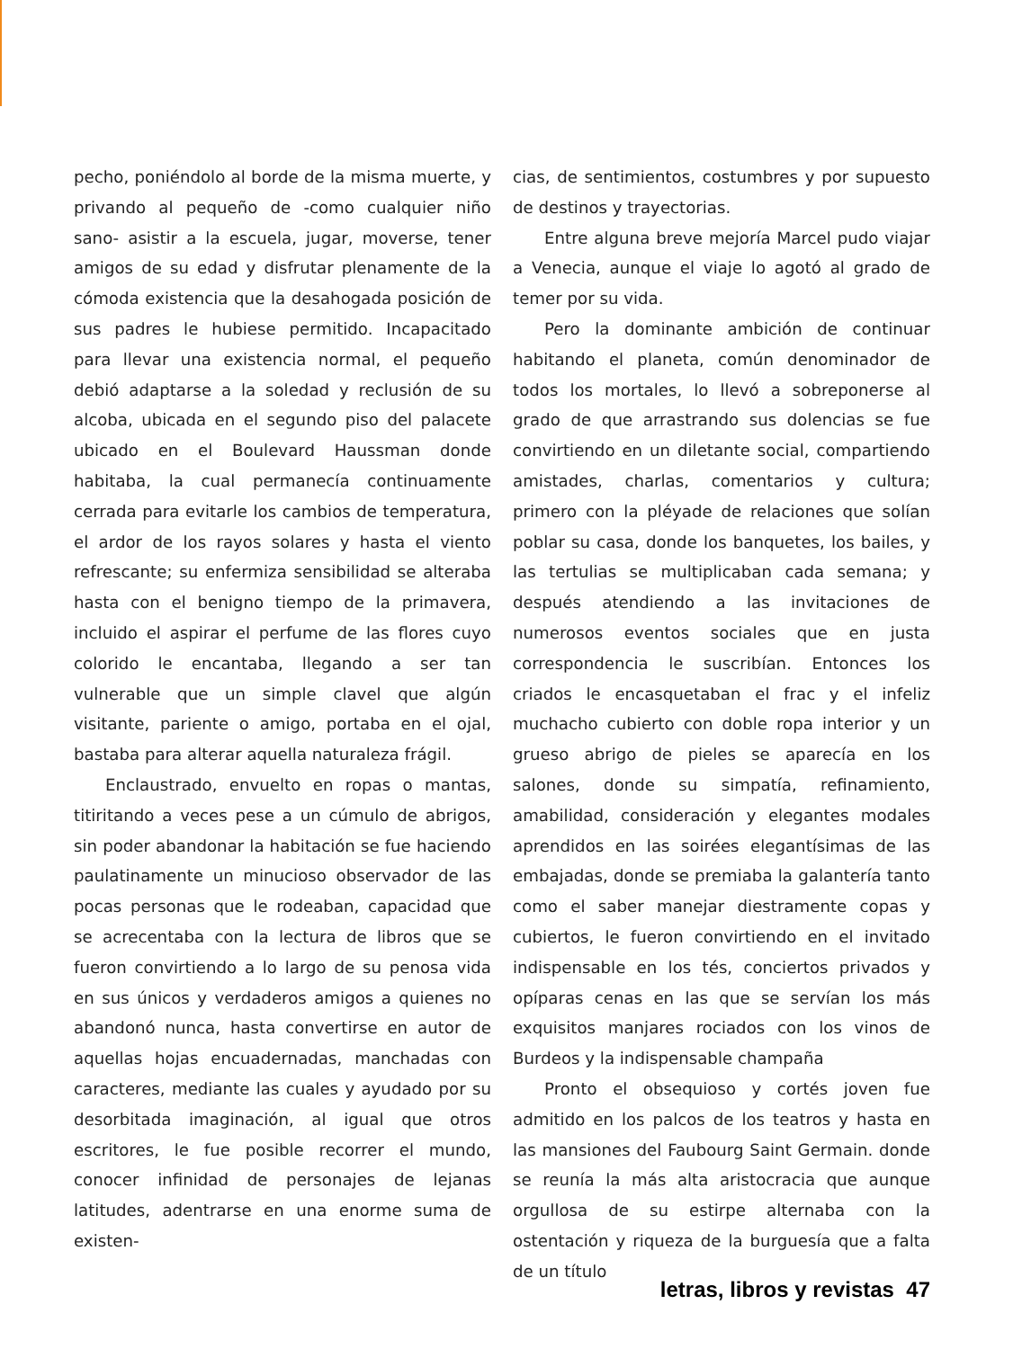pecho, poniéndolo al borde de la misma muerte, y privando al pequeño de -como cualquier niño sano- asistir a la escuela, jugar, moverse, tener amigos de su edad y disfrutar plenamente de la cómoda existencia que la desahogada posición de sus padres le hubiese permitido. Incapacitado para llevar una existencia normal, el pequeño debió adaptarse a la soledad y reclusión de su alcoba, ubicada en el segundo piso del palacete ubicado en el Boulevard Haussman donde habitaba, la cual permanecía continuamente cerrada para evitarle los cambios de temperatura, el ardor de los rayos solares y hasta el viento refrescante; su enfermiza sensibilidad se alteraba hasta con el benigno tiempo de la primavera, incluido el aspirar el perfume de las flores cuyo colorido le encantaba, llegando a ser tan vulnerable que un simple clavel que algún visitante, pariente o amigo, portaba en el ojal, bastaba para alterar aquella naturaleza frágil.
Enclaustrado, envuelto en ropas o mantas, titiritando a veces pese a un cúmulo de abrigos, sin poder abandonar la habitación se fue haciendo paulatinamente un minucioso observador de las pocas personas que le rodeaban, capacidad que se acrecentaba con la lectura de libros que se fueron convirtiendo a lo largo de su penosa vida en sus únicos y verdaderos amigos a quienes no abandonó nunca, hasta convertirse en autor de aquellas hojas encuadernadas, manchadas con caracteres, mediante las cuales y ayudado por su desorbitada imaginación, al igual que otros escritores, le fue posible recorrer el mundo, conocer infinidad de personajes de lejanas latitudes, adentrarse en una enorme suma de existen-
cias, de sentimientos, costumbres y por supuesto de destinos y trayectorias.
Entre alguna breve mejoría Marcel pudo viajar a Venecia, aunque el viaje lo agotó al grado de temer por su vida.
Pero la dominante ambición de continuar habitando el planeta, común denominador de todos los mortales, lo llevó a sobreponerse al grado de que arrastrando sus dolencias se fue convirtiendo en un diletante social, compartiendo amistades, charlas, comentarios y cultura; primero con la pléyade de relaciones que solían poblar su casa, donde los banquetes, los bailes, y las tertulias se multiplicaban cada semana; y después atendiendo a las invitaciones de numerosos eventos sociales que en justa correspondencia le suscribían. Entonces los criados le encasquetaban el frac y el infeliz muchacho cubierto con doble ropa interior y un grueso abrigo de pieles se aparecía en los salones, donde su simpatía, refinamiento, amabilidad, consideración y elegantes modales aprendidos en las soirées elegantísimas de las embajadas, donde se premiaba la galantería tanto como el saber manejar diestramente copas y cubiertos, le fueron convirtiendo en el invitado indispensable en los tés, conciertos privados y opíparas cenas en las que se servían los más exquisitos manjares rociados con los vinos de Burdeos y la indispensable champaña
Pronto el obsequioso y cortés joven fue admitido en los palcos de los teatros y hasta en las mansiones del Faubourg Saint Germain. donde se reunía la más alta aristocracia que aunque orgullosa de su estirpe alternaba con la ostentación y riqueza de la burguesía que a falta de un título
letras, libros y revistas 47